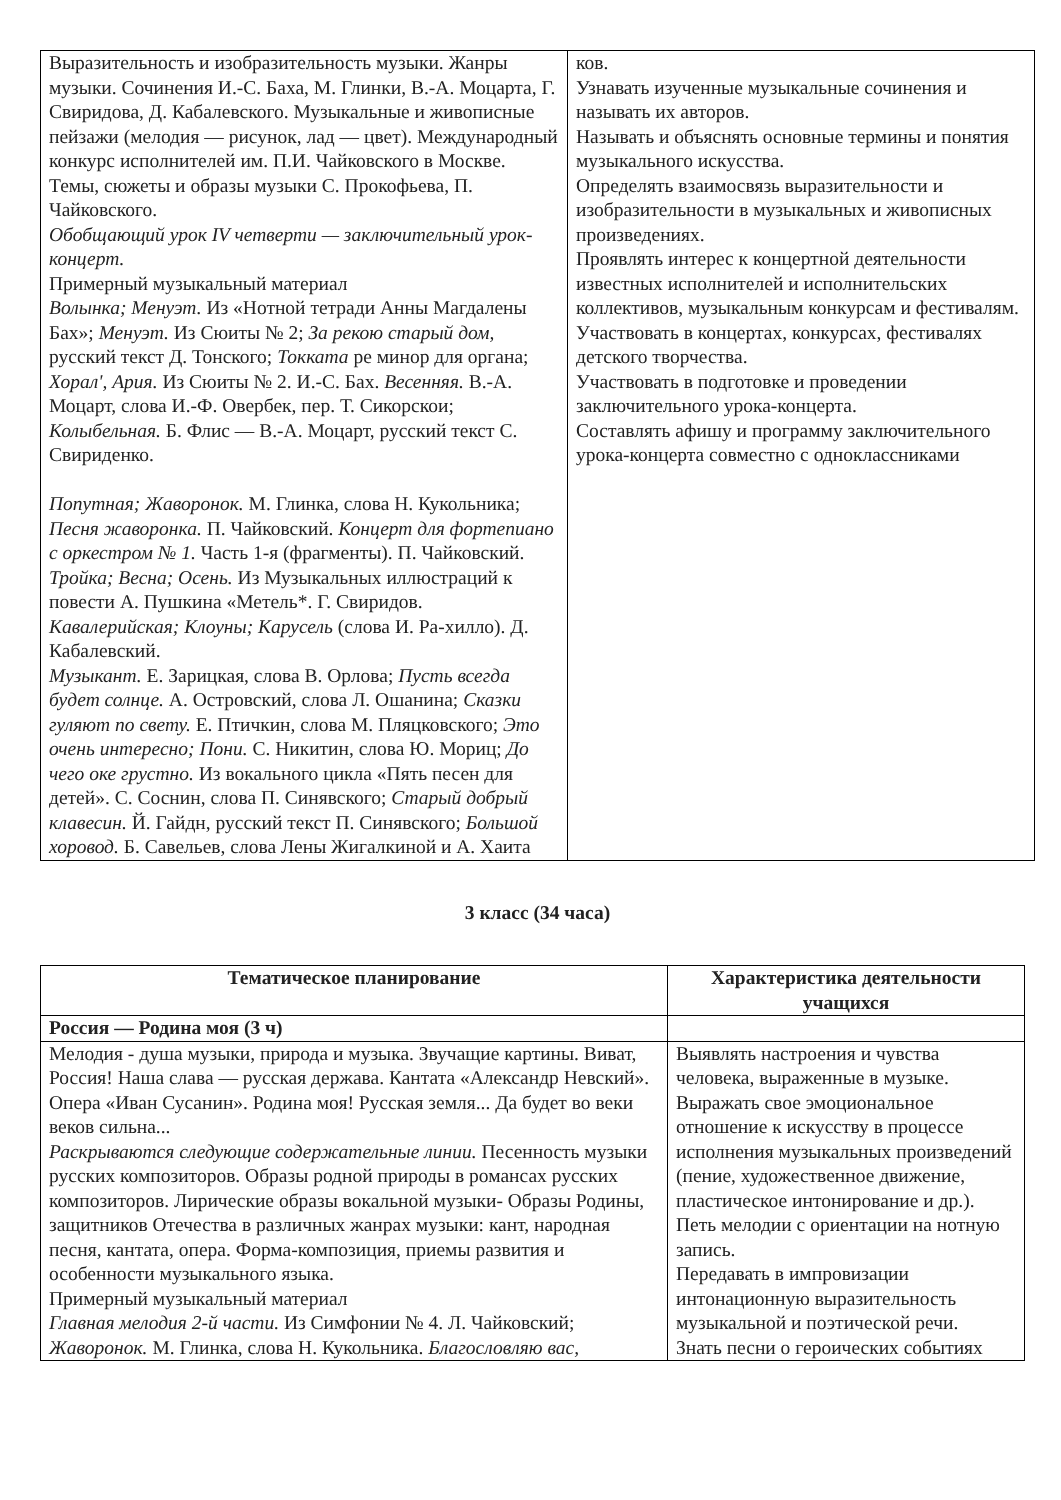| Выразительность и изобразительность музыки. Жанры музыки. Сочинения И.-С. Баха, М. Глинки, В.-А. Моцарта, Г. Свиридова, Д. Кабалевского. Музыкальные и живописные пейзажи (мелодия — рисунок, лад — цвет). Международный конкурс исполнителей им. П.И. Чайковского в Москве. Темы, сюжеты и образы музыки С. Прокофьева, П. Чайковского. Обобщающий урок IV четверти — заключительный урок-концерт. Примерный музыкальный материал Волынка; Менуэт. Из «Нотной тетради Анны Магдалены Бах»; Менуэт. Из Сюиты № 2; За рекою старый дом, русский текст Д. Тонского; Токката ре минор для органа; Хорал', Ария. Из Сюиты № 2. И.-С. Бах. Весенняя. В.-А. Моцарт, слова И.-Ф. Овербек, пер. Т. Сикорскои; Колыбельная. Б. Флис — В.-А. Моцарт, русский текст С. Свириденко. Попутная; Жаворонок. М. Глинка, слова Н. Кукольника; Песня жаворонка. П. Чайковский. Концерт для фортепиано с оркестром № 1. Часть 1-я (фрагменты). П. Чайковский. Тройка; Весна; Осень. Из Музыкальных иллюстраций к повести А. Пушкина «Метель*. Г. Свиридов. Кавалерийская; Клоуны; Карусель (слова И. Ра-хилло). Д. Кабалевский. Музыкант. Е. Зарицкая, слова В. Орлова; Пусть всегда будет солнце. А. Островский, слова Л. Ошанина; Сказки гуляют по свету. Е. Птичкин, слова М. Пляцковского; Это очень интересно; Пони. С. Никитин, слова Ю. Мориц; До чего оке грустно. Из вокального цикла «Пять песен для детей». С. Соснин, слова П. Синявского; Старый добрый клавесин. Й. Гайдн, русский текст П. Синявского; Большой хоровод. Б. Савельев, слова Лены Жигалкиной и А. Хаита | ков. Узнавать изученные музыкальные сочинения и называть их авторов. Называть и объяснять основные термины и понятия музыкального искусства. Определять взаимосвязь выразительности и изобразительности в музыкальных и живописных произведениях. Проявлять интерес к концертной деятельности известных исполнителей и исполнительских коллективов, музыкальным конкурсам и фестивалям. Участвовать в концертах, конкурсах, фестивалях детского творчества. Участвовать в подготовке и проведении заключительного урока-концерта. Составлять афишу и программу заключительного урока-концерта совместно с одноклассниками |
3 класс (34 часа)
| Тематическое планирование | Характеристика деятельности учащихся |
| --- | --- |
| Россия — Родина моя (3 ч) | |
| Мелодия - душа музыки, природа и музыка. Звучащие картины. Виват, Россия! Наша слава — русская держава. Кантата «Александр Невский». Опера «Иван Сусанин». Родина моя! Русская земля... Да будет во веки веков сильна... Раскрываются следующие содержательные линии. Песенность музыки русских композиторов. Образы родной природы в романсах русских композиторов. Лирические образы вокальной музыки- Образы Родины, защитников Отечества в различных жанрах музыки: кант, народная песня, кантата, опера. Форма-композиция, приемы развития и особенности музыкального языка. Примерный музыкальный материал Главная мелодия 2-й части. Из Симфонии № 4. Л. Чайковский; Жаворонок. М. Глинка, слова Н. Кукольника. Благословляю вас, | Выявлять настроения и чувства человека, выраженные в музыке. Выражать свое эмоциональное отношение к искусству в процессе исполнения музыкальных произведений (пение, художественное движение, пластическое интонирование и др.). Петь мелодии с ориентации на нотную запись. Передавать в импровизации интонационную выразительность музыкальной и поэтической речи. Знать песни о героических событиях |